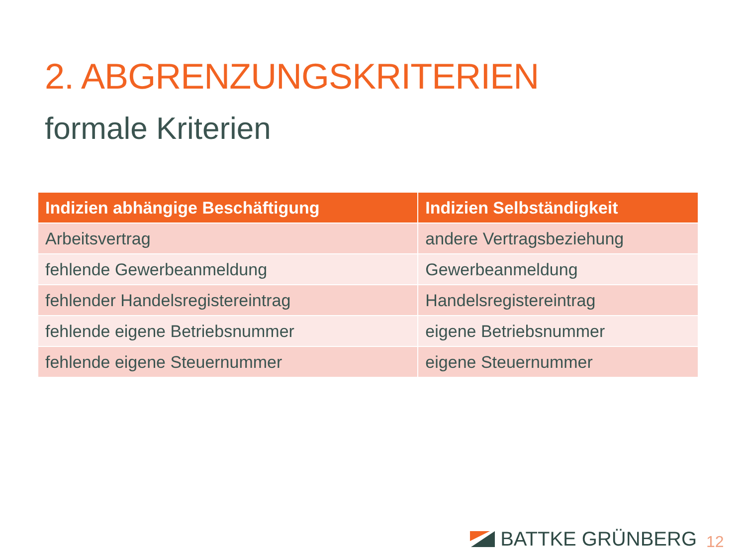2. ABGRENZUNGSKRITERIEN
formale Kriterien
| Indizien abhängige Beschäftigung | Indizien Selbständigkeit |
| --- | --- |
| Arbeitsvertrag | andere Vertragsbeziehung |
| fehlende Gewerbeanmeldung | Gewerbeanmeldung |
| fehlender Handelsregistereintrag | Handelsregistereintrag |
| fehlende eigene Betriebsnummer | eigene Betriebsnummer |
| fehlende eigene Steuernummer | eigene Steuernummer |
BATTKE GRÜNBERG 12